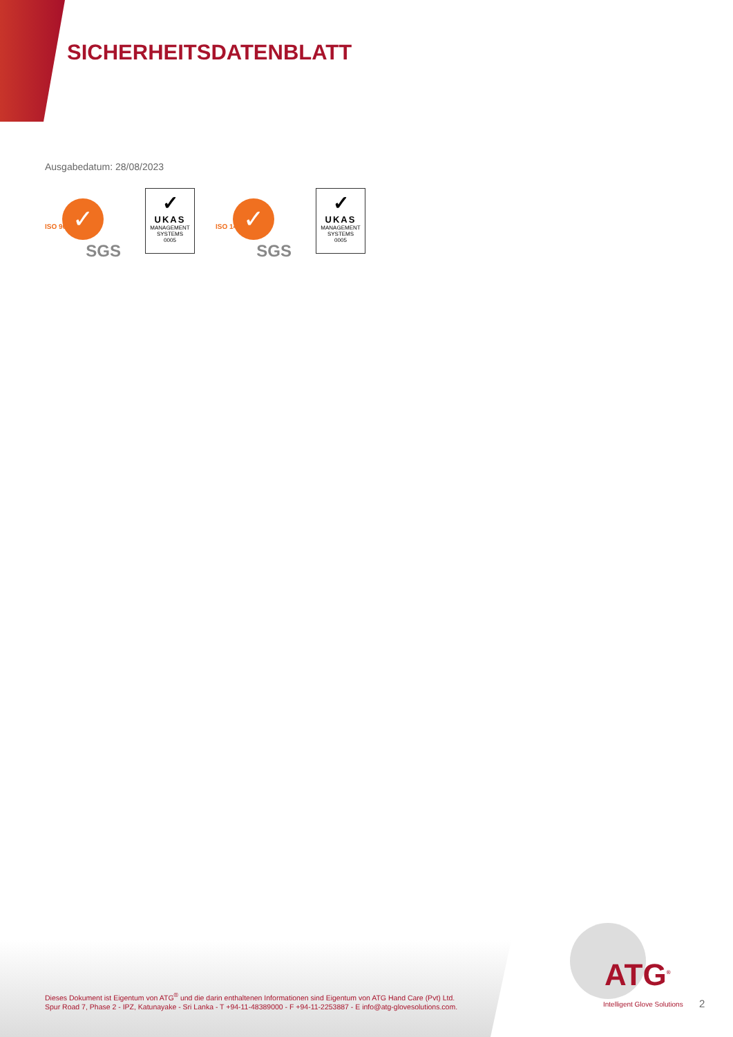SICHERHEITSDATENBLATT
Ausgabedatum: 28/08/2023
✓
ISO 9001
SGS
✓
UKAS
MANAGEMENT SYSTEMS
0005
✓
ISO 14001
SGS
✓
UKAS
MANAGEMENT SYSTEMS
0005
Dieses Dokument ist Eigentum von ATG<sup>®</sup> und die darin enthaltenen Informationen sind Eigentum von ATG Hand Care (Pvt) Ltd.
Spur Road 7, Phase 2 - IPZ, Katunayake - Sri Lanka - T +94-11-48389000 - F +94-11-2253887 - E info@atg-glovesolutions.com.
ATG<sup>®</sup>
Intelligent Glove Solutions
2